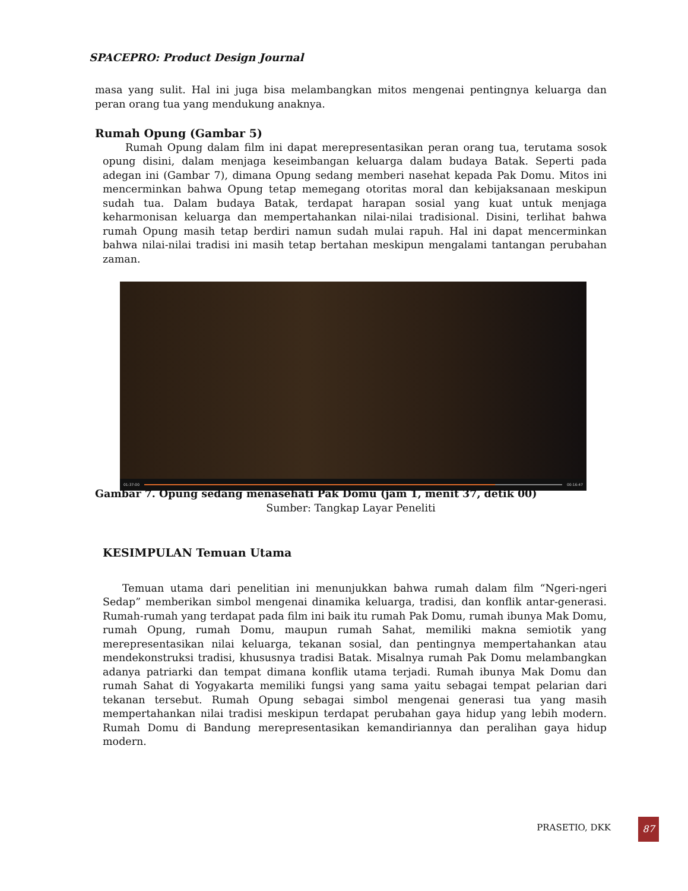SPACEPRO: Product Design Journal
masa yang sulit. Hal ini juga bisa melambangkan mitos mengenai pentingnya keluarga dan peran orang tua yang mendukung anaknya.
Rumah Opung (Gambar 5)
Rumah Opung dalam film ini dapat merepresentasikan peran orang tua, terutama sosok opung disini, dalam menjaga keseimbangan keluarga dalam budaya Batak. Seperti pada adegan ini (Gambar 7), dimana Opung sedang memberi nasehat kepada Pak Domu. Mitos ini mencerminkan bahwa Opung tetap memegang otoritas moral dan kebijaksanaan meskipun sudah tua. Dalam budaya Batak, terdapat harapan sosial yang kuat untuk menjaga keharmonisan keluarga dan mempertahankan nilai-nilai tradisional. Disini, terlihat bahwa rumah Opung masih tetap berdiri namun sudah mulai rapuh. Hal ini dapat mencerminkan bahwa nilai-nilai tradisi ini masih tetap bertahan meskipun mengalami tantangan perubahan zaman.
01:37:00 00:16:47
Gambar 7. Opung sedang menasehati Pak Domu (jam 1, menit 37, detik 00)
Sumber: Tangkap Layar Peneliti
KESIMPULAN Temuan Utama
Temuan utama dari penelitian ini menunjukkan bahwa rumah dalam film “Ngeri-ngeri Sedap” memberikan simbol mengenai dinamika keluarga, tradisi, dan konflik antar-generasi. Rumah-rumah yang terdapat pada film ini baik itu rumah Pak Domu, rumah ibunya Mak Domu, rumah Opung, rumah Domu, maupun rumah Sahat, memiliki makna semiotik yang merepresentasikan nilai keluarga, tekanan sosial, dan pentingnya mempertahankan atau mendekonstruksi tradisi, khususnya tradisi Batak. Misalnya rumah Pak Domu melambangkan adanya patriarki dan tempat dimana konflik utama terjadi. Rumah ibunya Mak Domu dan rumah Sahat di Yogyakarta memiliki fungsi yang sama yaitu sebagai tempat pelarian dari tekanan tersebut. Rumah Opung sebagai simbol mengenai generasi tua yang masih mempertahankan nilai tradisi meskipun terdapat perubahan gaya hidup yang lebih modern. Rumah Domu di Bandung merepresentasikan kemandiriannya dan peralihan gaya hidup modern.
PRASETIO, DKK 87